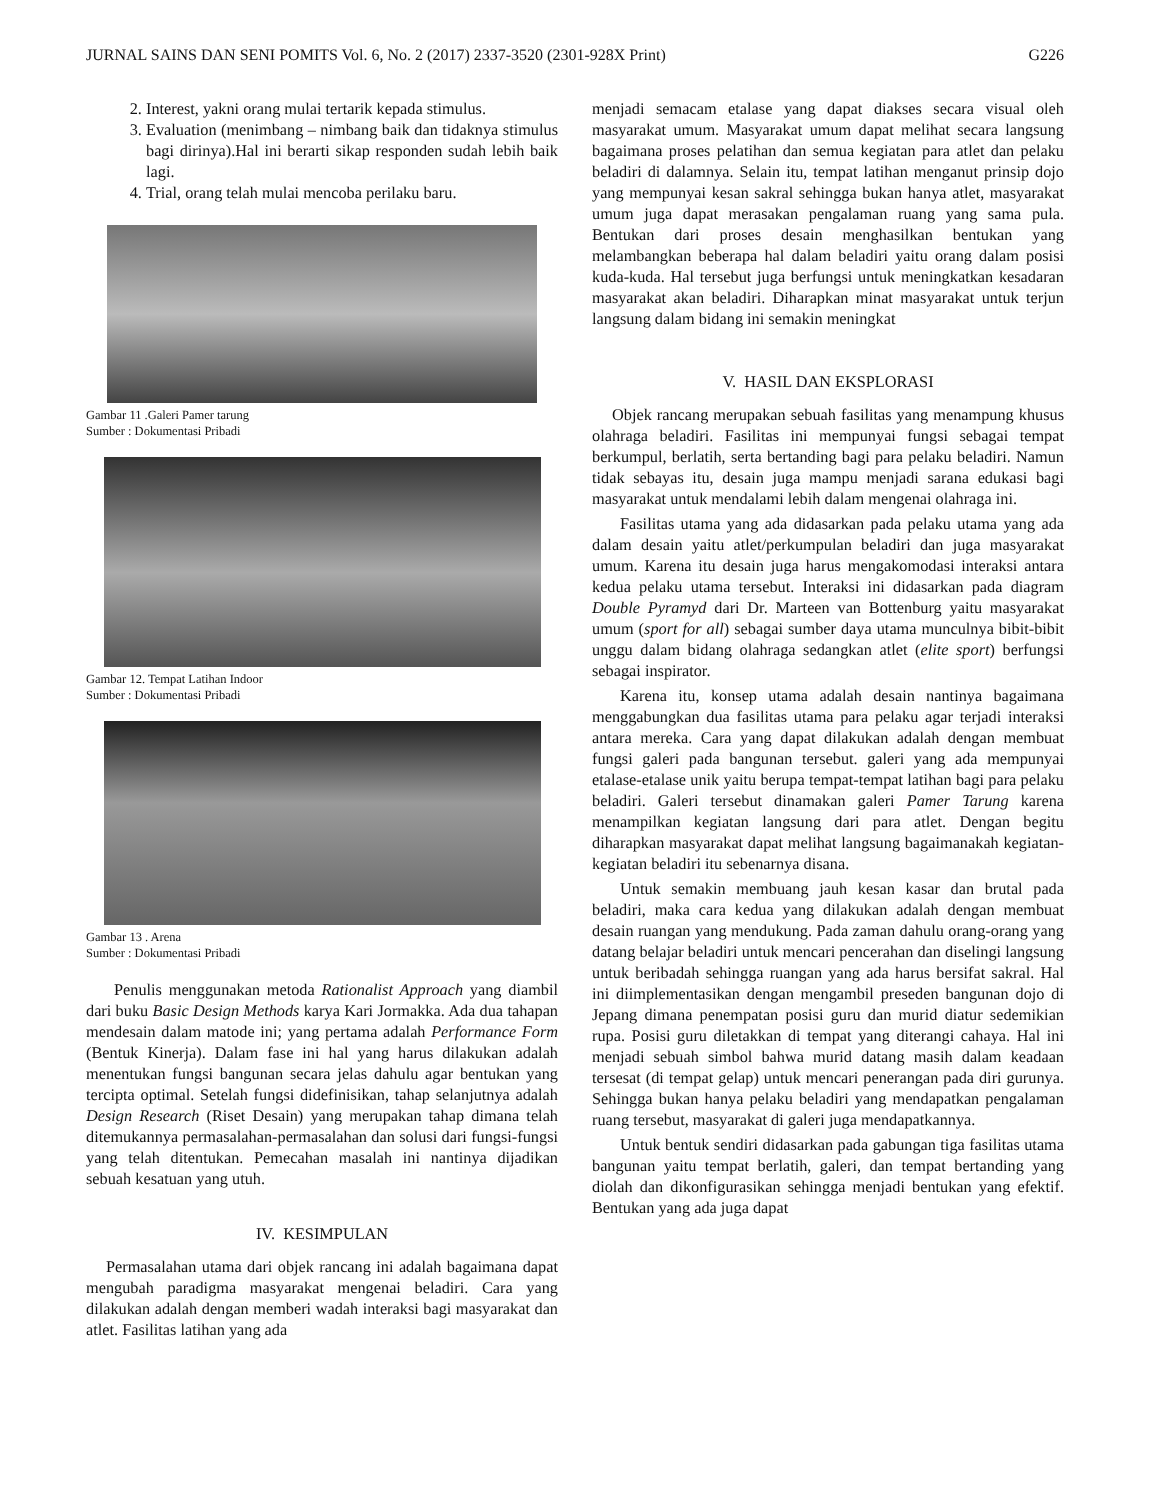JURNAL SAINS DAN SENI POMITS Vol. 6, No. 2 (2017) 2337-3520 (2301-928X Print) G226
2. Interest, yakni orang mulai tertarik kepada stimulus.
3. Evaluation (menimbang – nimbang baik dan tidaknya stimulus bagi dirinya).Hal ini berarti sikap responden sudah lebih baik lagi.
4. Trial, orang telah mulai mencoba perilaku baru.
Gambar 11 .Galeri Pamer tarung
Sumber : Dokumentasi Pribadi
Gambar 12. Tempat Latihan Indoor
Sumber : Dokumentasi Pribadi
Gambar 13 . Arena
Sumber : Dokumentasi Pribadi
Penulis menggunakan metoda Rationalist Approach yang diambil dari buku Basic Design Methods karya Kari Jormakka. Ada dua tahapan mendesain dalam matode ini; yang pertama adalah Performance Form (Bentuk Kinerja). Dalam fase ini hal yang harus dilakukan adalah menentukan fungsi bangunan secara jelas dahulu agar bentukan yang tercipta optimal. Setelah fungsi didefinisikan, tahap selanjutnya adalah Design Research (Riset Desain) yang merupakan tahap dimana telah ditemukannya permasalahan-permasalahan dan solusi dari fungsi-fungsi yang telah ditentukan. Pemecahan masalah ini nantinya dijadikan sebuah kesatuan yang utuh.
IV. KESIMPULAN
Permasalahan utama dari objek rancang ini adalah bagaimana dapat mengubah paradigma masyarakat mengenai beladiri. Cara yang dilakukan adalah dengan memberi wadah interaksi bagi masyarakat dan atlet. Fasilitas latihan yang ada
menjadi semacam etalase yang dapat diakses secara visual oleh masyarakat umum. Masyarakat umum dapat melihat secara langsung bagaimana proses pelatihan dan semua kegiatan para atlet dan pelaku beladiri di dalamnya. Selain itu, tempat latihan menganut prinsip dojo yang mempunyai kesan sakral sehingga bukan hanya atlet, masyarakat umum juga dapat merasakan pengalaman ruang yang sama pula. Bentukan dari proses desain menghasilkan bentukan yang melambangkan beberapa hal dalam beladiri yaitu orang dalam posisi kuda-kuda. Hal tersebut juga berfungsi untuk meningkatkan kesadaran masyarakat akan beladiri. Diharapkan minat masyarakat untuk terjun langsung dalam bidang ini semakin meningkat
V. HASIL DAN EKSPLORASI
Objek rancang merupakan sebuah fasilitas yang menampung khusus olahraga beladiri. Fasilitas ini mempunyai fungsi sebagai tempat berkumpul, berlatih, serta bertanding bagi para pelaku beladiri. Namun tidak sebayas itu, desain juga mampu menjadi sarana edukasi bagi masyarakat untuk mendalami lebih dalam mengenai olahraga ini.
Fasilitas utama yang ada didasarkan pada pelaku utama yang ada dalam desain yaitu atlet/perkumpulan beladiri dan juga masyarakat umum. Karena itu desain juga harus mengakomodasi interaksi antara kedua pelaku utama tersebut. Interaksi ini didasarkan pada diagram Double Pyramyd dari Dr. Marteen van Bottenburg yaitu masyarakat umum (sport for all) sebagai sumber daya utama munculnya bibit-bibit unggu dalam bidang olahraga sedangkan atlet (elite sport) berfungsi sebagai inspirator.
Karena itu, konsep utama adalah desain nantinya bagaimana menggabungkan dua fasilitas utama para pelaku agar terjadi interaksi antara mereka. Cara yang dapat dilakukan adalah dengan membuat fungsi galeri pada bangunan tersebut. galeri yang ada mempunyai etalase-etalase unik yaitu berupa tempat-tempat latihan bagi para pelaku beladiri. Galeri tersebut dinamakan galeri Pamer Tarung karena menampilkan kegiatan langsung dari para atlet. Dengan begitu diharapkan masyarakat dapat melihat langsung bagaimanakah kegiatan-kegiatan beladiri itu sebenarnya disana.
Untuk semakin membuang jauh kesan kasar dan brutal pada beladiri, maka cara kedua yang dilakukan adalah dengan membuat desain ruangan yang mendukung. Pada zaman dahulu orang-orang yang datang belajar beladiri untuk mencari pencerahan dan diselingi langsung untuk beribadah sehingga ruangan yang ada harus bersifat sakral. Hal ini diimplementasikan dengan mengambil preseden bangunan dojo di Jepang dimana penempatan posisi guru dan murid diatur sedemikian rupa. Posisi guru diletakkan di tempat yang diterangi cahaya. Hal ini menjadi sebuah simbol bahwa murid datang masih dalam keadaan tersesat (di tempat gelap) untuk mencari penerangan pada diri gurunya. Sehingga bukan hanya pelaku beladiri yang mendapatkan pengalaman ruang tersebut, masyarakat di galeri juga mendapatkannya.
Untuk bentuk sendiri didasarkan pada gabungan tiga fasilitas utama bangunan yaitu tempat berlatih, galeri, dan tempat bertanding yang diolah dan dikonfigurasikan sehingga menjadi bentukan yang efektif. Bentukan yang ada juga dapat